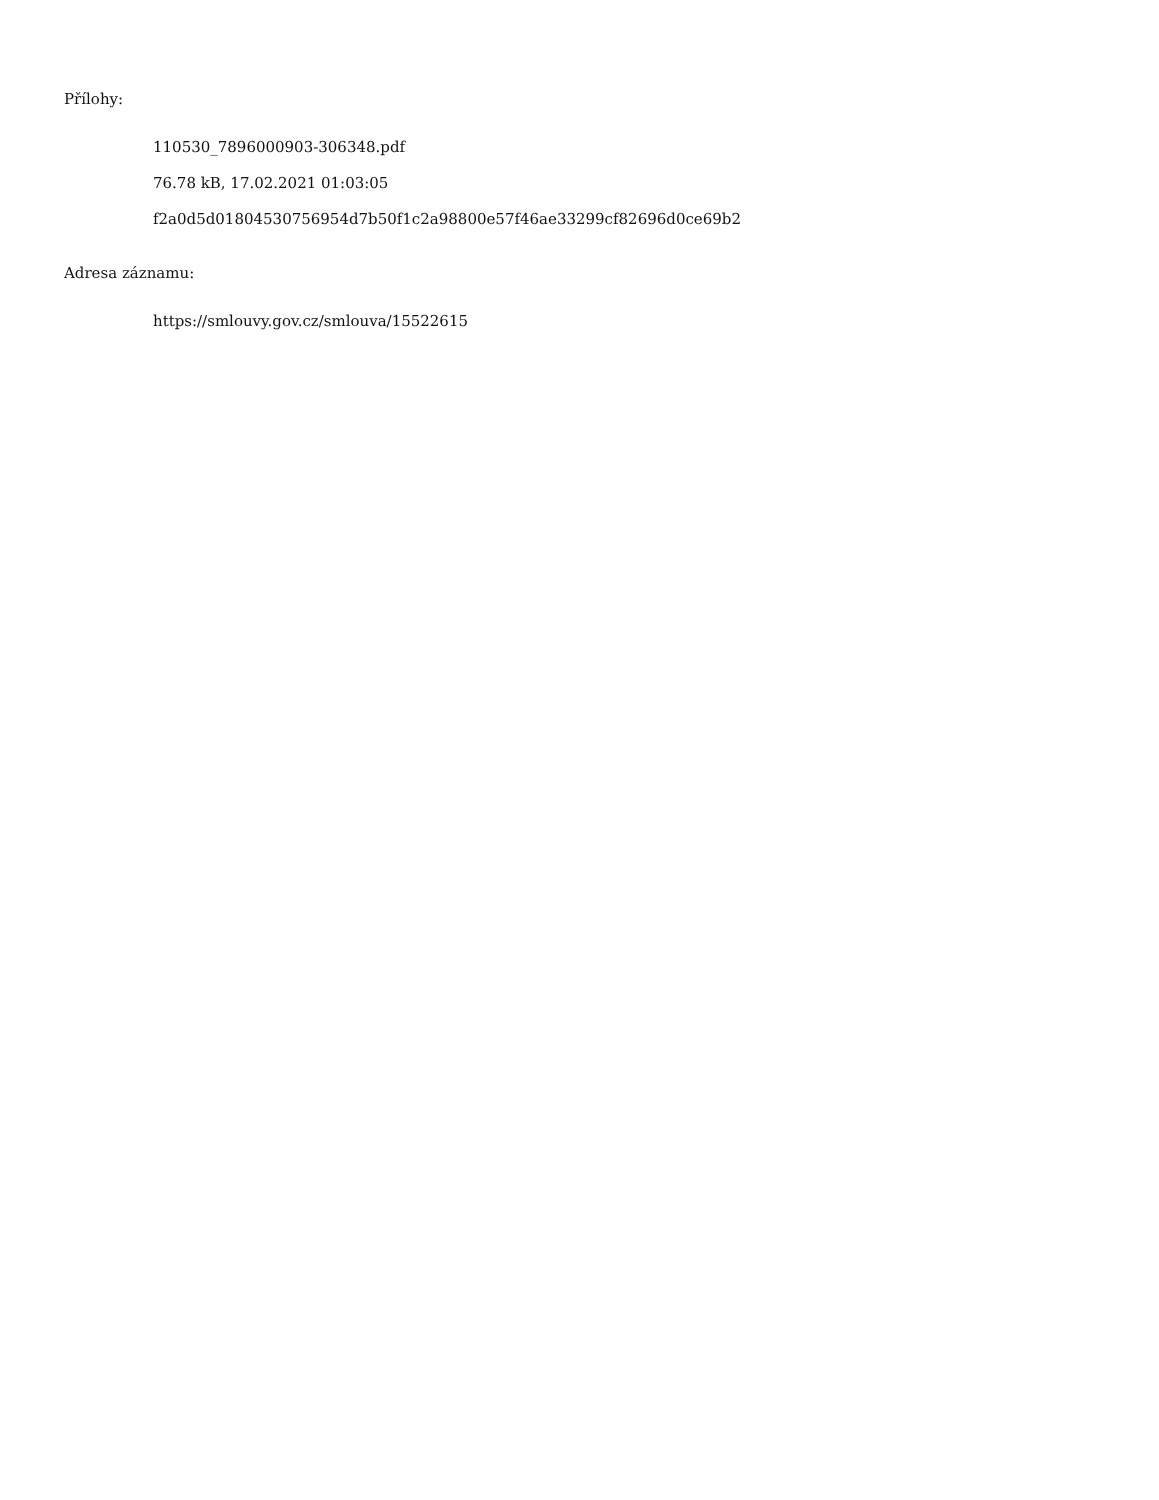Přílohy:
110530_7896000903-306348.pdf
76.78 kB, 17.02.2021 01:03:05
f2a0d5d01804530756954d7b50f1c2a98800e57f46ae33299cf82696d0ce69b2
Adresa záznamu:
https://smlouvy.gov.cz/smlouva/15522615